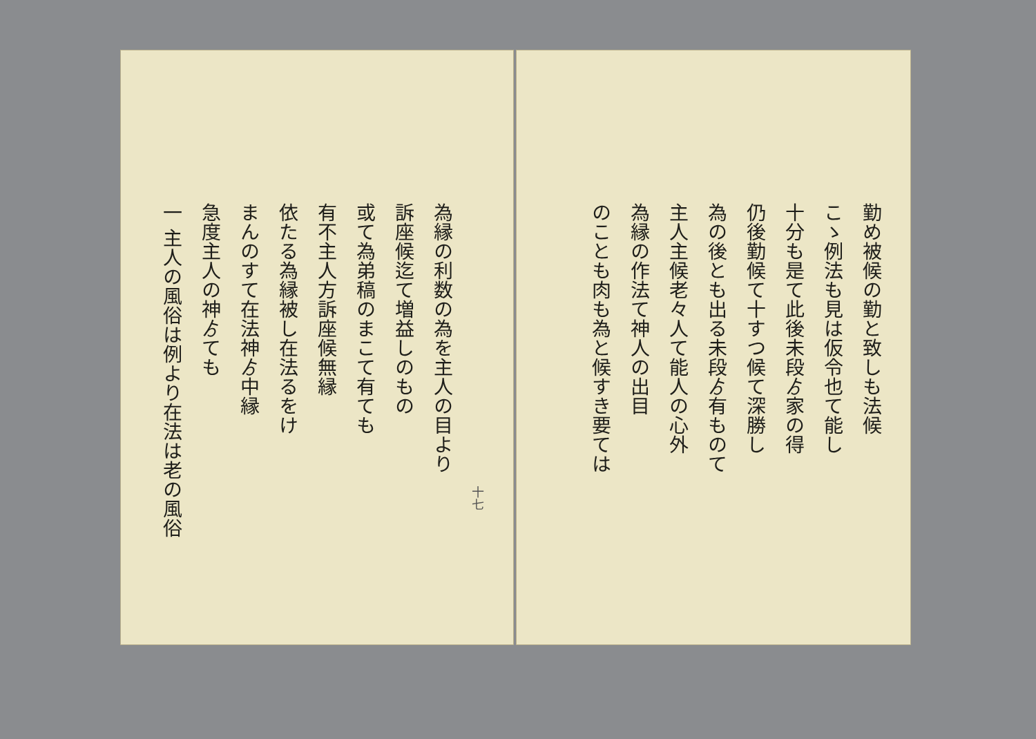十七
為縁の利数の為を主人の目より
訴座候迄て増益しのもの
或て為弟稿のまこて有ても
有不主人方訴座候無縁
依たる為縁被し在法るをけ
まんのすて在法神ゟ中縁
急度主人の神ゟても
一 主人の風俗は例より在法は老の風俗
勤め被候の勤と致しも法候
こゝ例法も見は仮令也て能し
十分も是て此後未段ゟ家の得
仍後勤候て十すつ候て深勝し
為の後とも出る未段ゟ有ものて
主人主候老々人て能人の心外
為縁の作法て神人の出目
のことも肉も為と候すき要ては